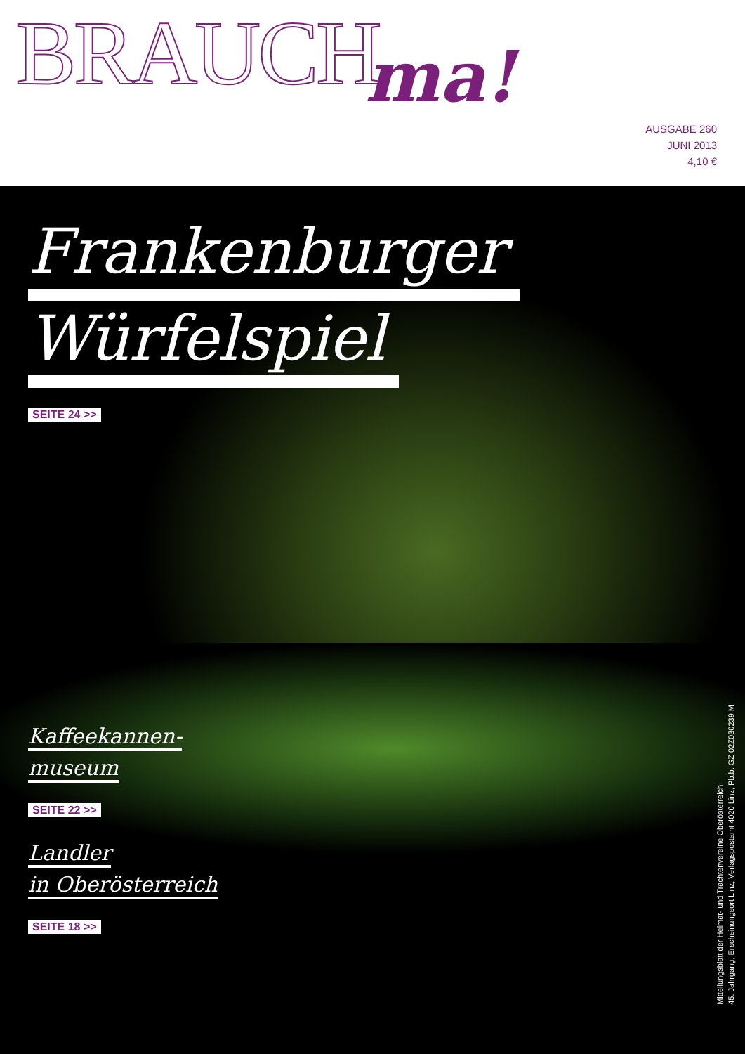BRAUCH ma!
AUSGABE 260
JUNI 2013
4,10 €
Frankenburger
Würfelspiel
SEITE 24 >>
Kaffeekannen-
museum
SEITE 22 >>
Landler
in Oberösterreich
SEITE 18 >>
Mitteilungsblatt der Heimat- und Trachtenvereine Oberösterreich
45. Jahrgang, Erscheinungsort Linz, Verlagspostamt 4020 Linz, Pb.b. GZ 02Z030239 M